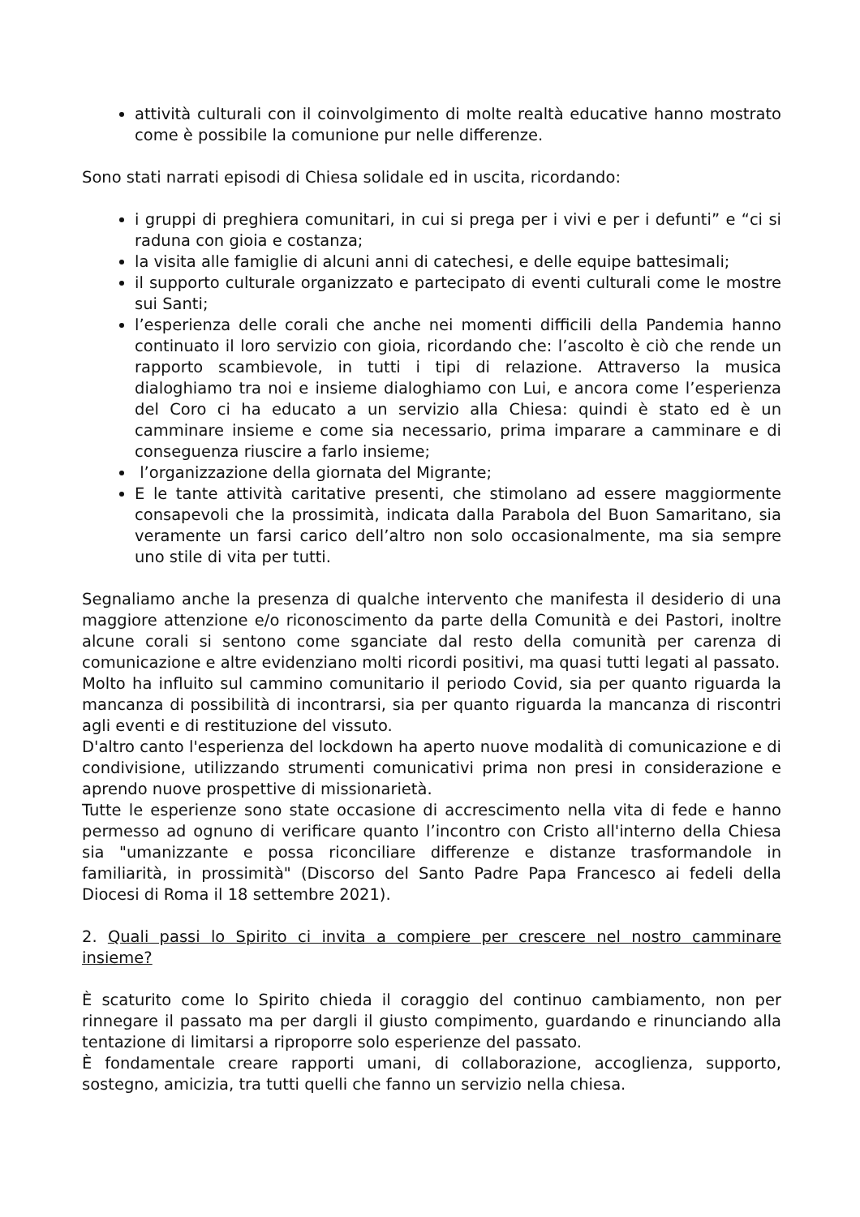attività culturali con il coinvolgimento di molte realtà educative hanno mostrato come è possibile la comunione pur nelle differenze.
Sono stati narrati episodi di Chiesa solidale ed in uscita, ricordando:
i gruppi di preghiera comunitari, in cui si prega per i vivi e per i defunti” e “ci si raduna con gioia e costanza;
la visita alle famiglie di alcuni anni di catechesi, e delle equipe battesimali;
il supporto culturale organizzato e partecipato di eventi culturali come le mostre sui Santi;
l’esperienza delle corali che anche nei momenti difficili della Pandemia hanno continuato il loro servizio con gioia, ricordando che: l’ascolto è ciò che rende un rapporto scambievole, in tutti i tipi di relazione. Attraverso la musica dialoghiamo tra noi e insieme dialoghiamo con Lui, e ancora come l’esperienza del Coro ci ha educato a un servizio alla Chiesa: quindi è stato ed è un camminare insieme e come sia necessario, prima imparare a camminare e di conseguenza riuscire a farlo insieme;
l’organizzazione della giornata del Migrante;
E le tante attività caritative presenti, che stimolano ad essere maggiormente consapevoli che la prossimità, indicata dalla Parabola del Buon Samaritano, sia veramente un farsi carico dell’altro non solo occasionalmente, ma sia sempre uno stile di vita per tutti.
Segnaliamo anche la presenza di qualche intervento che manifesta il desiderio di una maggiore attenzione e/o riconoscimento da parte della Comunità e dei Pastori, inoltre alcune corali si sentono come sganciate dal resto della comunità per carenza di comunicazione e altre evidenziano molti ricordi positivi, ma quasi tutti legati al passato.
Molto ha influito sul cammino comunitario il periodo Covid, sia per quanto riguarda la mancanza di possibilità di incontrarsi, sia per quanto riguarda la mancanza di riscontri agli eventi e di restituzione del vissuto.
D'altro canto l'esperienza del lockdown ha aperto nuove modalità di comunicazione e di condivisione, utilizzando strumenti comunicativi prima non presi in considerazione e aprendo nuove prospettive di missionarietà.
Tutte le esperienze sono state occasione di accrescimento nella vita di fede e hanno permesso ad ognuno di verificare quanto l’incontro con Cristo all'interno della Chiesa sia "umanizzante e possa riconciliare differenze e distanze trasformandole in familiarità, in prossimità" (Discorso del Santo Padre Papa Francesco ai fedeli della Diocesi di Roma il 18 settembre 2021).
2. Quali passi lo Spirito ci invita a compiere per crescere nel nostro camminare insieme?
È scaturito come lo Spirito chieda il coraggio del continuo cambiamento, non per rinnegare il passato ma per dargli il giusto compimento, guardando e rinunciando alla tentazione di limitarsi a riproporre solo esperienze del passato.
È fondamentale creare rapporti umani, di collaborazione, accoglienza, supporto, sostegno, amicizia, tra tutti quelli che fanno un servizio nella chiesa.